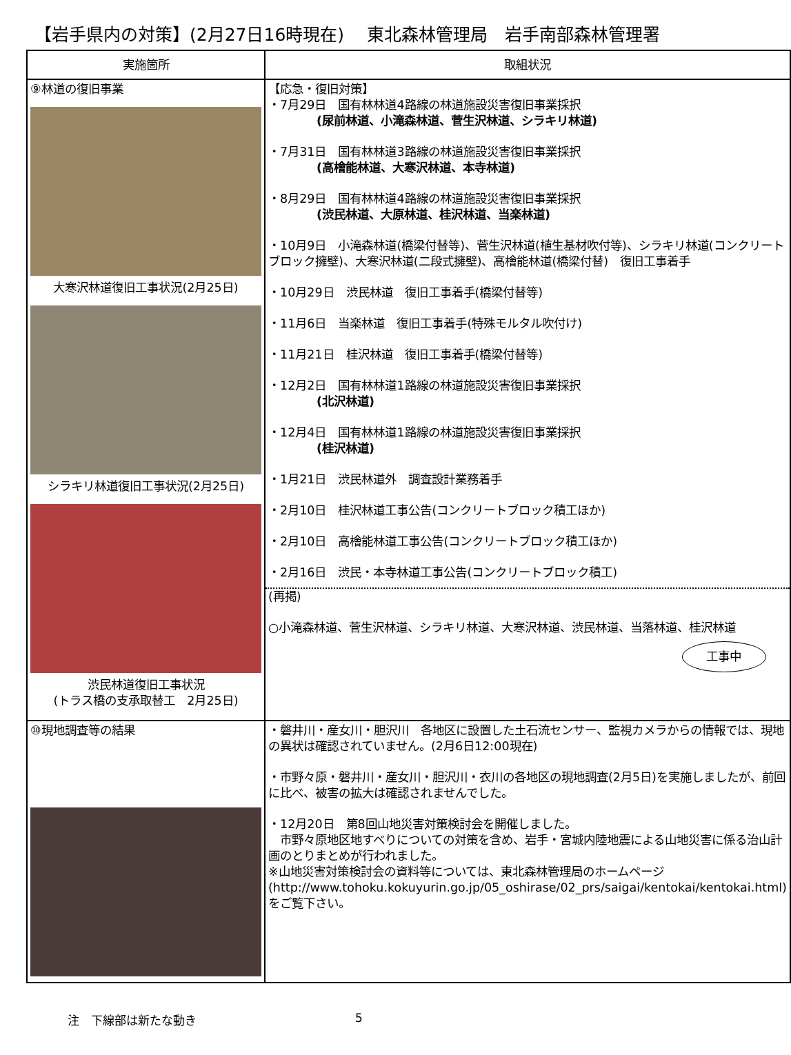【岩手県内の対策】(2月27日16時現在)　 東北森林管理局　岩手南部森林管理署
| 実施箇所 | 取組状況 |
| --- | --- |
| ⑨林道の復旧事業 大寒沢林道復旧工事状況(2月25日) シラキリ林道復旧工事状況(2月25日) 渋民林道復旧工事状況 (トラス橋の支承取替工 2月25日) | 【応急・復旧対策】 ・7月29日 国有林林道4路線の林道施設災害復旧事業採択 (尿前林道、小滝森林道、菅生沢林道、シラキリ林道) ・7月31日 国有林林道3路線の林道施設災害復旧事業採択 (高檜能林道、大寒沢林道、本寺林道) ・8月29日 国有林林道4路線の林道施設災害復旧事業採択 (渋民林道、大原林道、桂沢林道、当楽林道) ・10月9日 小滝森林道(橋梁付替等)、菅生沢林道(植生基材吹付等)、シラキリ林道(コンクリートブロック擁壁)、大寒沢林道(二段式擁壁)、高檜能林道(橋梁付替) 復旧工事着手 ・10月29日 渋民林道 復旧工事着手(橋梁付替等) ・11月6日 当楽林道 復旧工事着手(特殊モルタル吹付け) ・11月21日 桂沢林道 復旧工事着手(橋梁付替等) ・12月2日 国有林林道1路線の林道施設災害復旧事業採択 (北沢林道) ・12月4日 国有林林道1路線の林道施設災害復旧事業採択 (桂沢林道) ・1月21日 渋民林道外 調査設計業務着手 ・2月10日 桂沢林道工事公告(コンクリートブロック積工ほか) ・2月10日 高檜能林道工事公告(コンクリートブロック積工ほか) ・2月16日 渋民・本寺林道工事公告(コンクリートブロック積工) (再掲) ○小滝森林道、菅生沢林道、シラキリ林道、大寒沢林道、渋民林道、当落林道、桂沢林道 工事中 |
| ⑩現地調査等の結果 | ・磐井川・産女川・胆沢川 各地区に設置した土石流センサー、監視カメラからの情報では、現地の異状は確認されていません。(2月6日12:00現在) ・市野々原・磐井川・産女川・胆沢川・衣川の各地区の現地調査(2月5日)を実施しましたが、前回に比べ、被害の拡大は確認されませんでした。 ・12月20日 第8回山地災害対策検討会を開催しました。 市野々原地区地すべりについての対策を含め、岩手・宮城内陸地震による山地災害に係る治山計画のとりまとめが行われました。 ※山地災害対策検討会の資料等については、東北森林管理局のホームページ (http://www.tohoku.kokuyurin.go.jp/05_oshirase/02_prs/saigai/kentokai/kentokai.html)をご覧下さい。 |
注　下線部は新たな動き 5